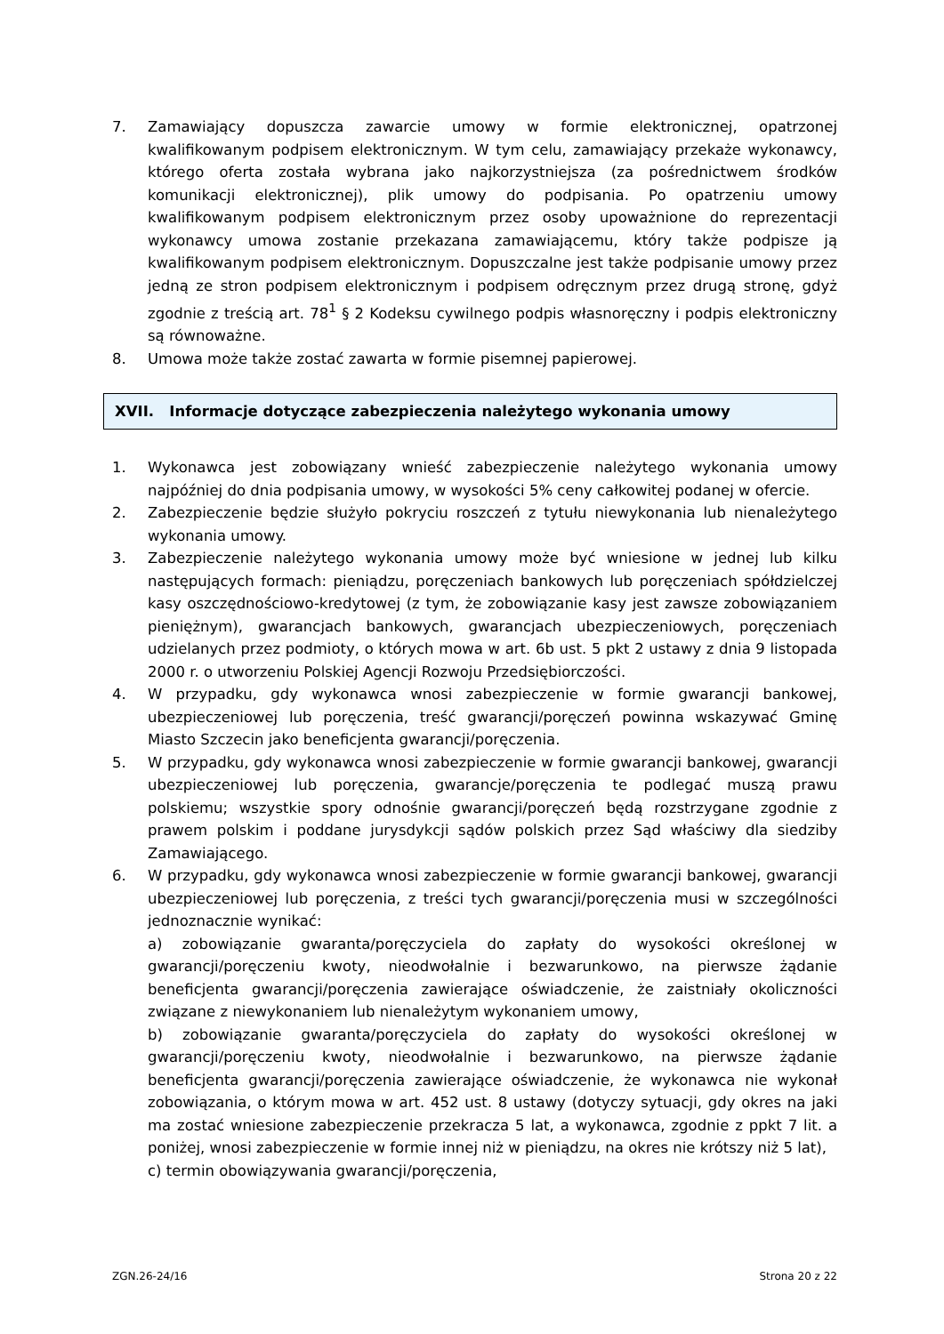7. Zamawiający dopuszcza zawarcie umowy w formie elektronicznej, opatrzonej kwalifikowanym podpisem elektronicznym. W tym celu, zamawiający przekaże wykonawcy, którego oferta została wybrana jako najkorzystniejsza (za pośrednictwem środków komunikacji elektronicznej), plik umowy do podpisania. Po opatrzeniu umowy kwalifikowanym podpisem elektronicznym przez osoby upoważnione do reprezentacji wykonawcy umowa zostanie przekazana zamawiającemu, który także podpisze ją kwalifikowanym podpisem elektronicznym. Dopuszczalne jest także podpisanie umowy przez jedną ze stron podpisem elektronicznym i podpisem odręcznym przez drugą stronę, gdyż zgodnie z treścią art. 78<sup>1</sup> § 2 Kodeksu cywilnego podpis własnoręczny i podpis elektroniczny są równoważne.
8. Umowa może także zostać zawarta w formie pisemnej papierowej.
XVII. Informacje dotyczące zabezpieczenia należytego wykonania umowy
1. Wykonawca jest zobowiązany wnieść zabezpieczenie należytego wykonania umowy najpóźniej do dnia podpisania umowy, w wysokości 5% ceny całkowitej podanej w ofercie.
2. Zabezpieczenie będzie służyło pokryciu roszczeń z tytułu niewykonania lub nienależytego wykonania umowy.
3. Zabezpieczenie należytego wykonania umowy może być wniesione w jednej lub kilku następujących formach: pieniądzu, poręczeniach bankowych lub poręczeniach spółdzielczej kasy oszczędnościowo-kredytowej (z tym, że zobowiązanie kasy jest zawsze zobowiązaniem pieniężnym), gwarancjach bankowych, gwarancjach ubezpieczeniowych, poręczeniach udzielanych przez podmioty, o których mowa w art. 6b ust. 5 pkt 2 ustawy z dnia 9 listopada 2000 r. o utworzeniu Polskiej Agencji Rozwoju Przedsiębiorczości.
4. W przypadku, gdy wykonawca wnosi zabezpieczenie w formie gwarancji bankowej, ubezpieczeniowej lub poręczenia, treść gwarancji/poręczeń powinna wskazywać Gminę Miasto Szczecin jako beneficjenta gwarancji/poręczenia.
5. W przypadku, gdy wykonawca wnosi zabezpieczenie w formie gwarancji bankowej, gwarancji ubezpieczeniowej lub poręczenia, gwarancje/poręczenia te podlegać muszą prawu polskiemu; wszystkie spory odnośnie gwarancji/poręczeń będą rozstrzygane zgodnie z prawem polskim i poddane jurysdykcji sądów polskich przez Sąd właściwy dla siedziby Zamawiającego.
6. W przypadku, gdy wykonawca wnosi zabezpieczenie w formie gwarancji bankowej, gwarancji ubezpieczeniowej lub poręczenia, z treści tych gwarancji/poręczenia musi w szczególności jednoznacznie wynikać:
a) zobowiązanie gwaranta/poręczyciela do zapłaty do wysokości określonej w gwarancji/poręczeniu kwoty, nieodwołalnie i bezwarunkowo, na pierwsze żądanie beneficjenta gwarancji/poręczenia zawierające oświadczenie, że zaistniały okoliczności związane z niewykonaniem lub nienależytym wykonaniem umowy,
b) zobowiązanie gwaranta/poręczyciela do zapłaty do wysokości określonej w gwarancji/poręczeniu kwoty, nieodwołalnie i bezwarunkowo, na pierwsze żądanie beneficjenta gwarancji/poręczenia zawierające oświadczenie, że wykonawca nie wykonał zobowiązania, o którym mowa w art. 452 ust. 8 ustawy (dotyczy sytuacji, gdy okres na jaki ma zostać wniesione zabezpieczenie przekracza 5 lat, a wykonawca, zgodnie z ppkt 7 lit. a poniżej, wnosi zabezpieczenie w formie innej niż w pieniądzu, na okres nie krótszy niż 5 lat),
c) termin obowiązywania gwarancji/poręczenia,
ZGN.26-24/16 Strona 20 z 22